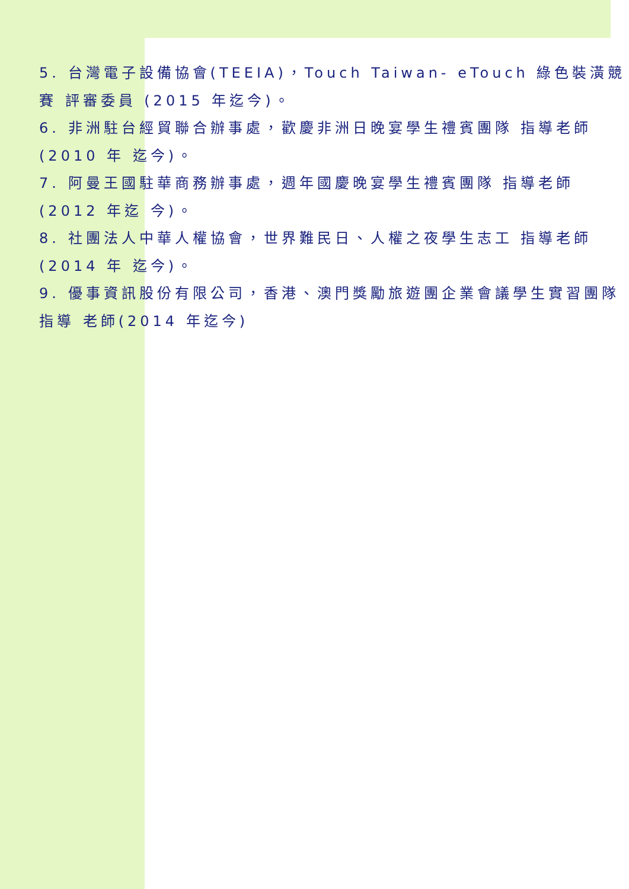5. 台灣電子設備協會(TEEIA)，Touch Taiwan- eTouch 綠色裝潢競賽 評審委員 (2015 年迄今)。
6. 非洲駐台經貿聯合辦事處，歡慶非洲日晚宴學生禮賓團隊 指導老師(2010 年 迄今)。
7. 阿曼王國駐華商務辦事處，週年國慶晚宴學生禮賓團隊 指導老師(2012 年迄 今)。
8. 社團法人中華人權協會，世界難民日、人權之夜學生志工 指導老師(2014 年 迄今)。
9. 優事資訊股份有限公司，香港、澳門獎勵旅遊團企業會議學生實習團隊 指導 老師(2014 年迄今)